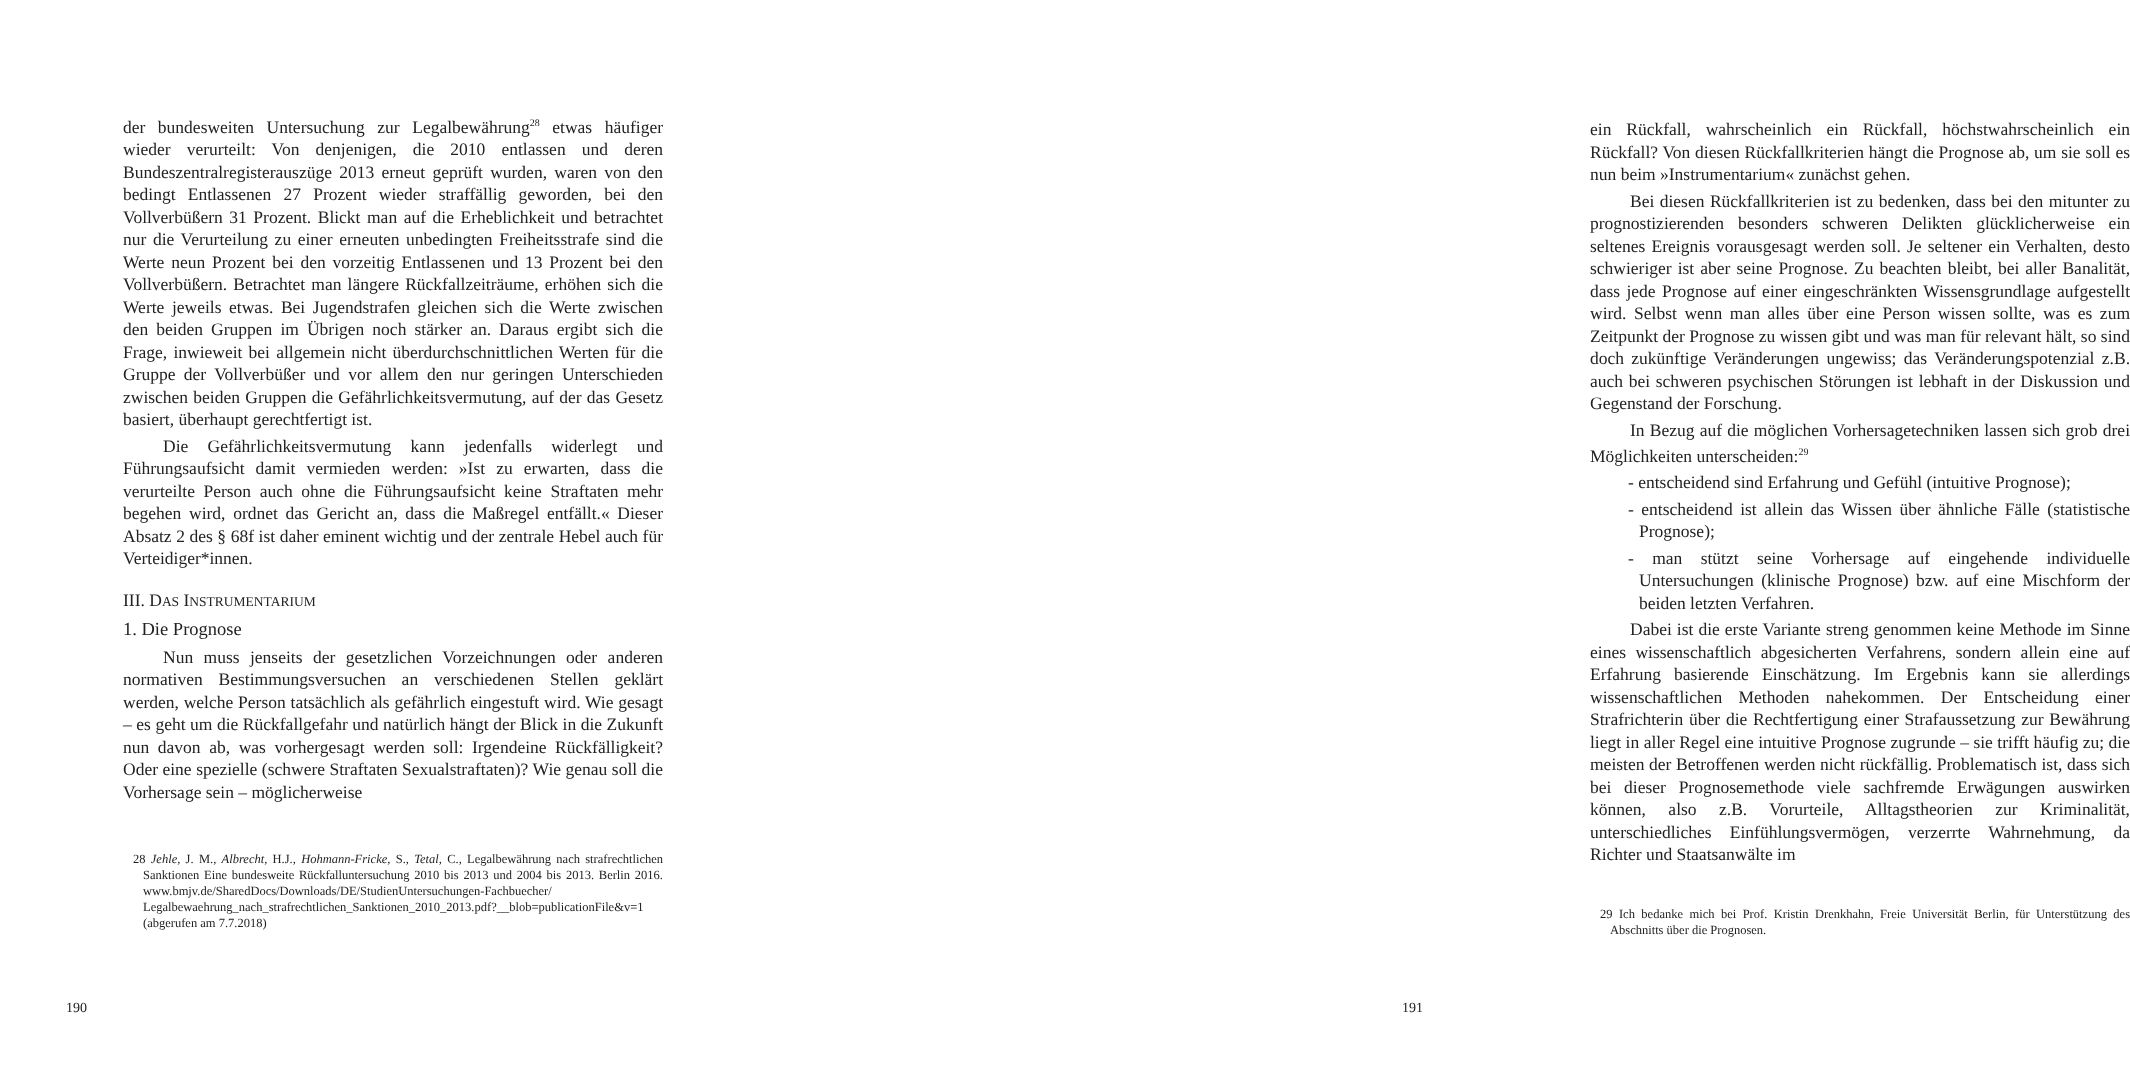der bundesweiten Untersuchung zur Legalbewährung<sup>28</sup> etwas häufiger wieder verurteilt: Von denjenigen, die 2010 entlassen und deren Bundeszentralregisterauszüge 2013 erneut geprüft wurden, waren von den bedingt Entlassenen 27 Prozent wieder straffällig geworden, bei den Vollverbüßern 31 Prozent. Blickt man auf die Erheblichkeit und betrachtet nur die Verurteilung zu einer erneuten unbedingten Freiheitsstrafe sind die Werte neun Prozent bei den vorzeitig Entlassenen und 13 Prozent bei den Vollverbüßern. Betrachtet man längere Rückfallzeiträume, erhöhen sich die Werte jeweils etwas. Bei Jugendstrafen gleichen sich die Werte zwischen den beiden Gruppen im Übrigen noch stärker an. Daraus ergibt sich die Frage, inwieweit bei allgemein nicht überdurchschnittlichen Werten für die Gruppe der Vollverbüßer und vor allem den nur geringen Unterschieden zwischen beiden Gruppen die Gefährlichkeitsvermutung, auf der das Gesetz basiert, überhaupt gerechtfertigt ist.
Die Gefährlichkeitsvermutung kann jedenfalls widerlegt und Führungsaufsicht damit vermieden werden: »Ist zu erwarten, dass die verurteilte Person auch ohne die Führungsaufsicht keine Straftaten mehr begehen wird, ordnet das Gericht an, dass die Maßregel entfällt.« Dieser Absatz 2 des § 68f ist daher eminent wichtig und der zentrale Hebel auch für Verteidiger*innen.
III. DAS INSTRUMENTARIUM
1. Die Prognose
Nun muss jenseits der gesetzlichen Vorzeichnungen oder anderen normativen Bestimmungsversuchen an verschiedenen Stellen geklärt werden, welche Person tatsächlich als gefährlich eingestuft wird. Wie gesagt – es geht um die Rückfallgefahr und natürlich hängt der Blick in die Zukunft nun davon ab, was vorhergesagt werden soll: Irgendeine Rückfälligkeit? Oder eine spezielle (schwere Straftaten Sexualstraftaten)? Wie genau soll die Vorhersage sein – möglicherweise
28 Jehle, J. M., Albrecht, H.J., Hohmann-Fricke, S., Tetal, C., Legalbewährung nach strafrechtlichen Sanktionen Eine bundesweite Rückfalluntersuchung 2010 bis 2013 und 2004 bis 2013. Berlin 2016. www.bmjv.de/SharedDocs/Downloads/DE/StudienUntersuchungen-Fachbuecher/ Legalbewaehrung_nach_strafrechtlichen_Sanktionen_2010_2013.pdf?__blob=publicationFile&v=1 (abgerufen am 7.7.2018)
190
ein Rückfall, wahrscheinlich ein Rückfall, höchstwahrscheinlich ein Rückfall? Von diesen Rückfallkriterien hängt die Prognose ab, um sie soll es nun beim »Instrumentarium« zunächst gehen.
Bei diesen Rückfallkriterien ist zu bedenken, dass bei den mitunter zu prognostizierenden besonders schweren Delikten glücklicherweise ein seltenes Ereignis vorausgesagt werden soll. Je seltener ein Verhalten, desto schwieriger ist aber seine Prognose. Zu beachten bleibt, bei aller Banalität, dass jede Prognose auf einer eingeschränkten Wissensgrundlage aufgestellt wird. Selbst wenn man alles über eine Person wissen sollte, was es zum Zeitpunkt der Prognose zu wissen gibt und was man für relevant hält, so sind doch zukünftige Veränderungen ungewiss; das Veränderungspotenzial z.B. auch bei schweren psychischen Störungen ist lebhaft in der Diskussion und Gegenstand der Forschung.
In Bezug auf die möglichen Vorhersagetechniken lassen sich grob drei Möglichkeiten unterscheiden:<sup>29</sup>
- entscheidend sind Erfahrung und Gefühl (intuitive Prognose);
- entscheidend ist allein das Wissen über ähnliche Fälle (statistische Prognose);
- man stützt seine Vorhersage auf eingehende individuelle Untersuchungen (klinische Prognose) bzw. auf eine Mischform der beiden letzten Verfahren.
Dabei ist die erste Variante streng genommen keine Methode im Sinne eines wissenschaftlich abgesicherten Verfahrens, sondern allein eine auf Erfahrung basierende Einschätzung. Im Ergebnis kann sie allerdings wissenschaftlichen Methoden nahekommen. Der Entscheidung einer Strafrichterin über die Rechtfertigung einer Strafaussetzung zur Bewährung liegt in aller Regel eine intuitive Prognose zugrunde – sie trifft häufig zu; die meisten der Betroffenen werden nicht rückfällig. Problematisch ist, dass sich bei dieser Prognosemethode viele sachfremde Erwägungen auswirken können, also z.B. Vorurteile, Alltagstheorien zur Kriminalität, unterschiedliches Einfühlungsvermögen, verzerrte Wahrnehmung, da Richter und Staatsanwälte im
29 Ich bedanke mich bei Prof. Kristin Drenkhahn, Freie Universität Berlin, für Unterstützung des Abschnitts über die Prognosen.
191